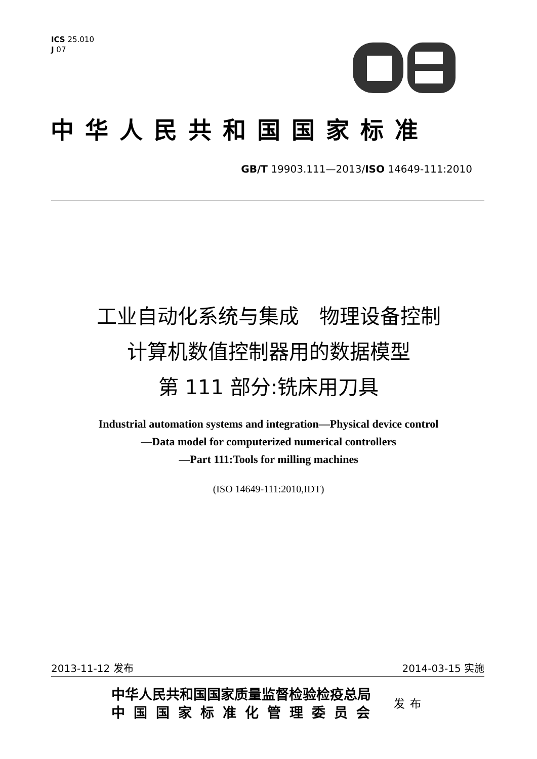ICS 25.010
J 07
中华人民共和国国家标准
GB/T 19903.111—2013/ISO 14649-111:2010
工业自动化系统与集成　物理设备控制
计算机数值控制器用的数据模型
第 111 部分:铣床用刀具
Industrial automation systems and integration—Physical device control
—Data model for computerized numerical controllers
—Part 111:Tools for milling machines
(ISO 14649-111:2010,IDT)
2013-11-12 发布 2014-03-15 实施
中华人民共和国国家质量监督检验检疫总局
中国国家标准化管理委员会
发布